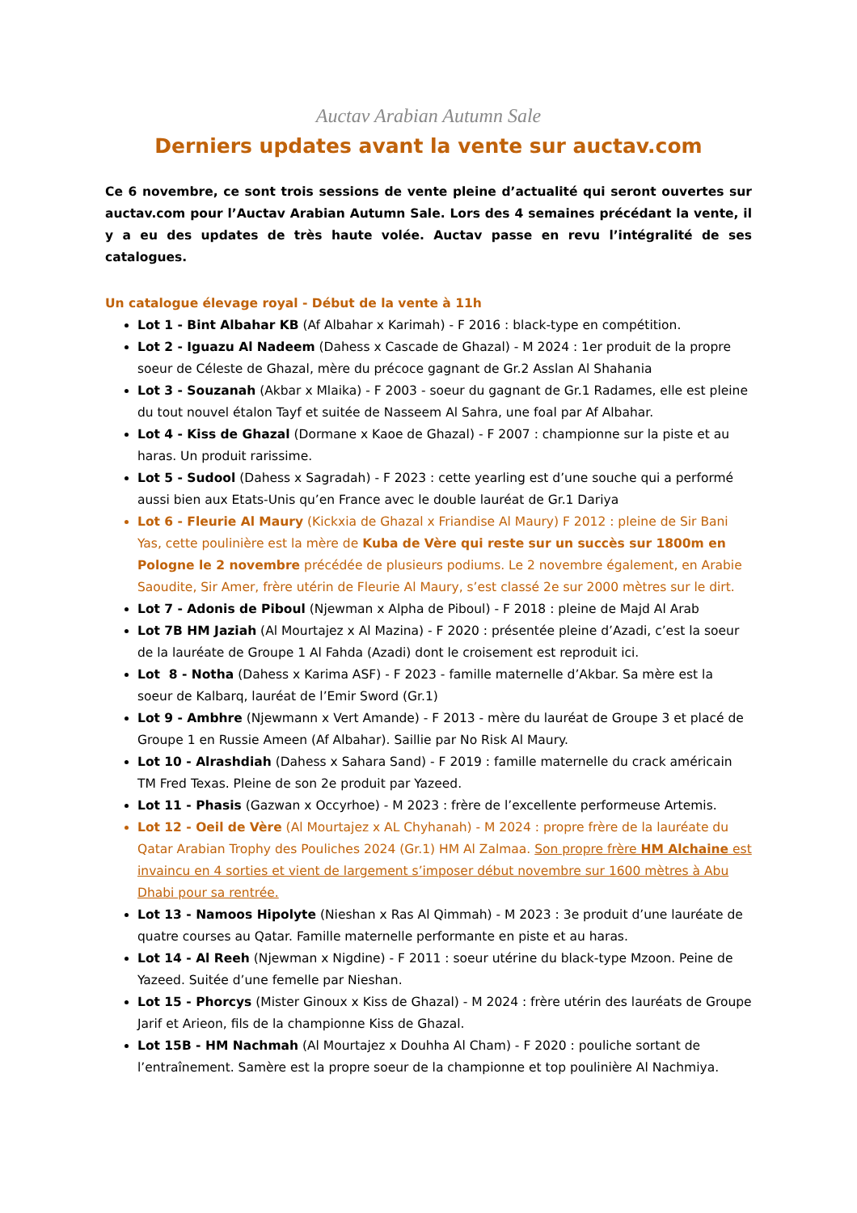Auctav Arabian Autumn Sale
Derniers updates avant la vente sur auctav.com
Ce 6 novembre, ce sont trois sessions de vente pleine d’actualité qui seront ouvertes sur auctav.com pour l’Auctav Arabian Autumn Sale. Lors des 4 semaines précédant la vente, il y a eu des updates de très haute volée. Auctav passe en revu l’intégralité de ses catalogues.
Un catalogue élevage royal - Début de la vente à 11h
Lot 1 - Bint Albahar KB (Af Albahar x Karimah) - F 2016 : black-type en compétition.
Lot 2 - Iguazu Al Nadeem (Dahess x Cascade de Ghazal) - M 2024 : 1er produit de la propre soeur de Céleste de Ghazal, mère du précoce gagnant de Gr.2 Asslan Al Shahania
Lot 3 - Souzanah (Akbar x Mlaika) - F 2003 - soeur du gagnant de Gr.1 Radames, elle est pleine du tout nouvel étalon Tayf et suitée de Nasseem Al Sahra, une foal par Af Albahar.
Lot 4 - Kiss de Ghazal (Dormane x Kaoe de Ghazal) - F 2007 : championne sur la piste et au haras. Un produit rarissime.
Lot 5 - Sudool (Dahess x Sagradah) - F 2023 : cette yearling est d’une souche qui a performé aussi bien aux Etats-Unis qu’en France avec le double lauréat de Gr.1 Dariya
Lot 6 - Fleurie Al Maury (Kickxia de Ghazal x Friandise Al Maury) F 2012 : pleine de Sir Bani Yas, cette poulinière est la mère de Kuba de Vère qui reste sur un succès sur 1800m en Pologne le 2 novembre précédée de plusieurs podiums. Le 2 novembre également, en Arabie Saoudite, Sir Amer, frère utérin de Fleurie Al Maury, s’est classé 2e sur 2000 mètres sur le dirt.
Lot 7 - Adonis de Piboul (Njewman x Alpha de Piboul) - F 2018 : pleine de Majd Al Arab
Lot 7B HM Jaziah (Al Mourtajez x Al Mazina) - F 2020 : présentée pleine d’Azadi, c’est la soeur de la lauréate de Groupe 1 Al Fahda (Azadi) dont le croisement est reproduit ici.
Lot 8 - Notha (Dahess x Karima ASF) - F 2023 - famille maternelle d’Akbar. Sa mère est la soeur de Kalbarq, lauréat de l’Emir Sword (Gr.1)
Lot 9 - Ambhre (Njewmann x Vert Amande) - F 2013 - mère du lauréat de Groupe 3 et placé de Groupe 1 en Russie Ameen (Af Albahar). Saillie par No Risk Al Maury.
Lot 10 - Alrashdiah (Dahess x Sahara Sand) - F 2019 : famille maternelle du crack américain TM Fred Texas. Pleine de son 2e produit par Yazeed.
Lot 11 - Phasis (Gazwan x Occyrhoe) - M 2023 : frère de l’excellente performeuse Artemis.
Lot 12 - Oeil de Vère (Al Mourtajez x AL Chyhanah) - M 2024 : propre frère de la lauréate du Qatar Arabian Trophy des Pouliches 2024 (Gr.1) HM Al Zalmaa. Son propre frère HM Alchaine est invaincu en 4 sorties et vient de largement s’imposer début novembre sur 1600 mètres à Abu Dhabi pour sa rentrée.
Lot 13 - Namoos Hipolyte (Nieshan x Ras Al Qimmah) - M 2023 : 3e produit d’une lauréate de quatre courses au Qatar. Famille maternelle performante en piste et au haras.
Lot 14 - Al Reeh (Njewman x Nigdine) - F 2011 : soeur utérine du black-type Mzoon. Peine de Yazeed. Suitée d’une femelle par Nieshan.
Lot 15 - Phorcys (Mister Ginoux x Kiss de Ghazal) - M 2024 : frère utérin des lauréats de Groupe Jarif et Arieon, fils de la championne Kiss de Ghazal.
Lot 15B - HM Nachmah (Al Mourtajez x Douhha Al Cham) - F 2020 : pouliche sortant de l’entraînement. Samère est la propre soeur de la championne et top poulinière Al Nachmiya.